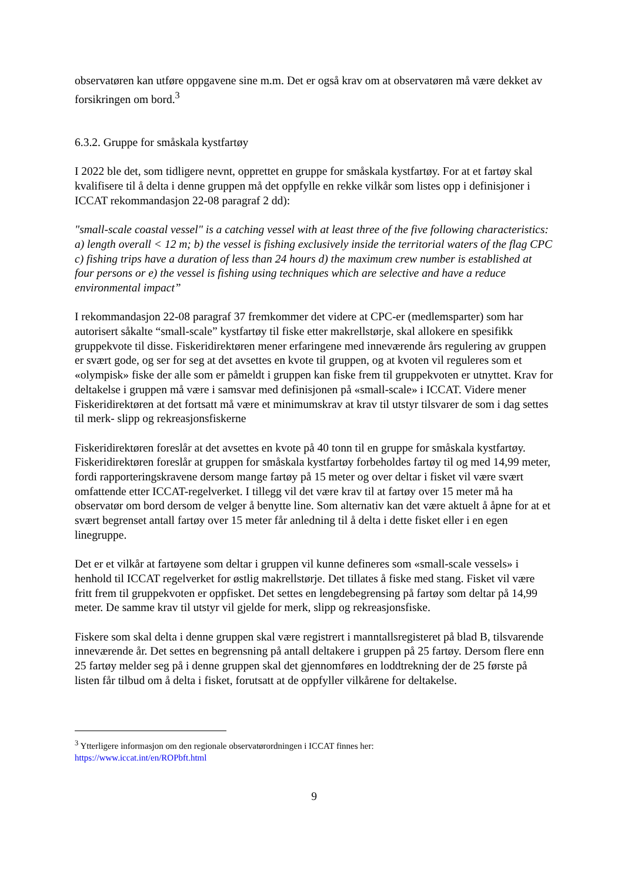observatøren kan utføre oppgavene sine m.m. Det er også krav om at observatøren må være dekket av forsikringen om bord.<sup>3</sup>
6.3.2. Gruppe for småskala kystfartøy
I 2022 ble det, som tidligere nevnt, opprettet en gruppe for småskala kystfartøy. For at et fartøy skal kvalifisere til å delta i denne gruppen må det oppfylle en rekke vilkår som listes opp i definisjoner i ICCAT rekommandasjon 22-08 paragraf 2 dd):
"small-scale coastal vessel" is a catching vessel with at least three of the five following characteristics: a) length overall < 12 m; b) the vessel is fishing exclusively inside the territorial waters of the flag CPC c) fishing trips have a duration of less than 24 hours d) the maximum crew number is established at four persons or e) the vessel is fishing using techniques which are selective and have a reduce environmental impact”
I rekommandasjon 22-08 paragraf 37 fremkommer det videre at CPC-er (medlemsparter) som har autorisert såkalte “small-scale” kystfartøy til fiske etter makrellstørje, skal allokere en spesifikk gruppekvote til disse. Fiskeridirektøren mener erfaringene med inneværende års regulering av gruppen er svært gode, og ser for seg at det avsettes en kvote til gruppen, og at kvoten vil reguleres som et «olympisk» fiske der alle som er påmeldt i gruppen kan fiske frem til gruppekvoten er utnyttet. Krav for deltakelse i gruppen må være i samsvar med definisjonen på «small-scale» i ICCAT. Videre mener Fiskeridirektøren at det fortsatt må være et minimumskrav at krav til utstyr tilsvarer de som i dag settes til merk- slipp og rekreasjonsfiskerne
Fiskeridirektøren foreslår at det avsettes en kvote på 40 tonn til en gruppe for småskala kystfartøy. Fiskeridirektøren foreslår at gruppen for småskala kystfartøy forbeholdes fartøy til og med 14,99 meter, fordi rapporteringskravene dersom mange fartøy på 15 meter og over deltar i fisket vil være svært omfattende etter ICCAT-regelverket. I tillegg vil det være krav til at fartøy over 15 meter må ha observatør om bord dersom de velger å benytte line. Som alternativ kan det være aktuelt å åpne for at et svært begrenset antall fartøy over 15 meter får anledning til å delta i dette fisket eller i en egen linegruppe.
Det er et vilkår at fartøyene som deltar i gruppen vil kunne defineres som «small-scale vessels» i henhold til ICCAT regelverket for østlig makrellstørje. Det tillates å fiske med stang. Fisket vil være fritt frem til gruppekvoten er oppfisket. Det settes en lengdebegrensing på fartøy som deltar på 14,99 meter. De samme krav til utstyr vil gjelde for merk, slipp og rekreasjonsfiske.
Fiskere som skal delta i denne gruppen skal være registrert i manntallsregisteret på blad B, tilsvarende inneværende år. Det settes en begrensning på antall deltakere i gruppen på 25 fartøy. Dersom flere enn 25 fartøy melder seg på i denne gruppen skal det gjennomføres en loddtrekning der de 25 første på listen får tilbud om å delta i fisket, forutsatt at de oppfyller vilkårene for deltakelse.
<sup>3</sup> Ytterligere informasjon om den regionale observatørordningen i ICCAT finnes her:
https://www.iccat.int/en/ROPbft.html
9